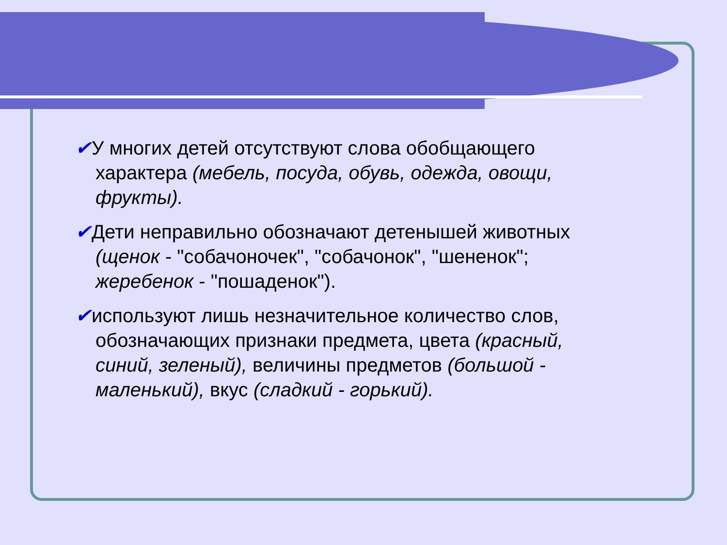✔У многих детей отсутствуют слова обобщающего характера (мебель, посуда, обувь, одежда, овощи, фрукты).
✔Дети неправильно обозначают детенышей животных (щенок - "собачоночек", "собачонок", "шененок"; жеребенок - "пошаденок").
✔используют лишь незначительное количество слов, обозначающих признаки предмета, цвета (красный, синий, зеленый), величины предметов (большой - маленький), вкус (сладкий - горький).